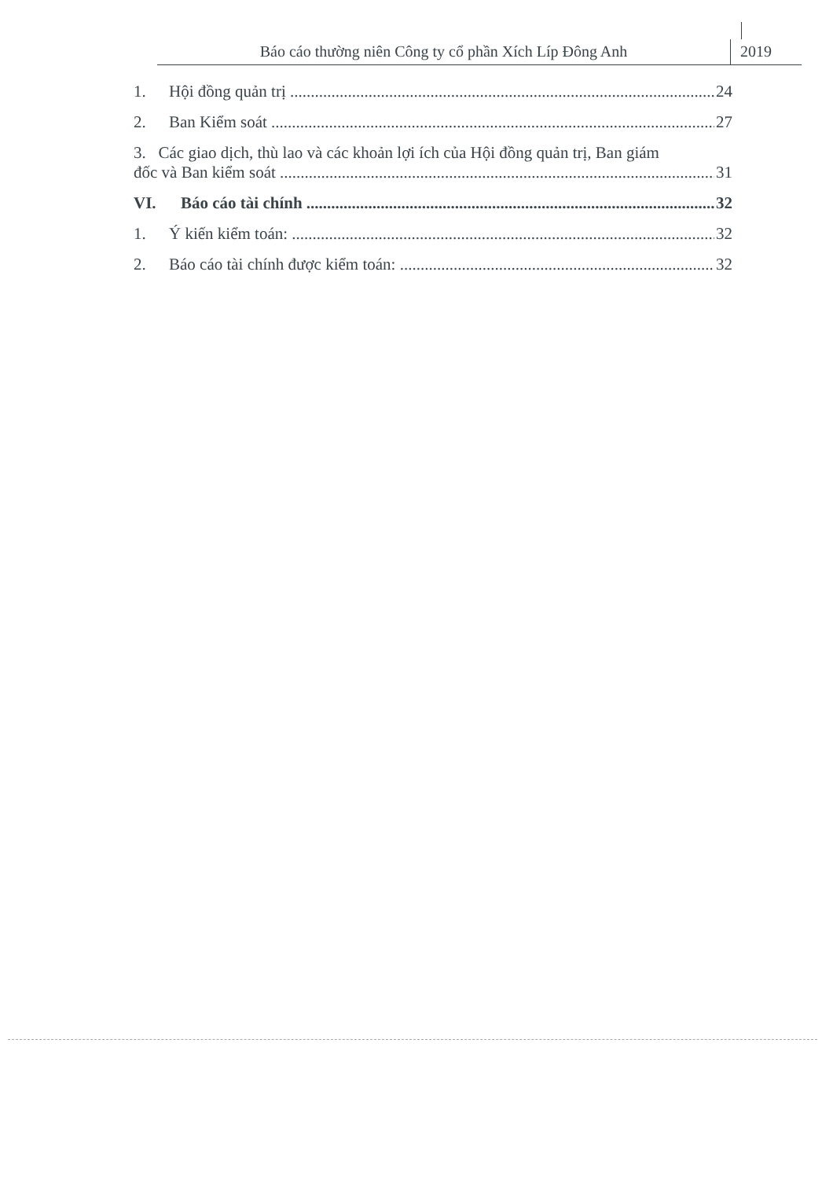Báo cáo thường niên Công ty cổ phần Xích Líp Đông Anh
2019
1. Hội đồng quản trị 24
2. Ban Kiểm soát 27
3. Các giao dịch, thù lao và các khoản lợi ích của Hội đồng quản trị, Ban giám
đốc và Ban kiểm soát 31
VI. Báo cáo tài chính 32
1. Ý kiến kiểm toán: 32
2. Báo cáo tài chính được kiểm toán: 32